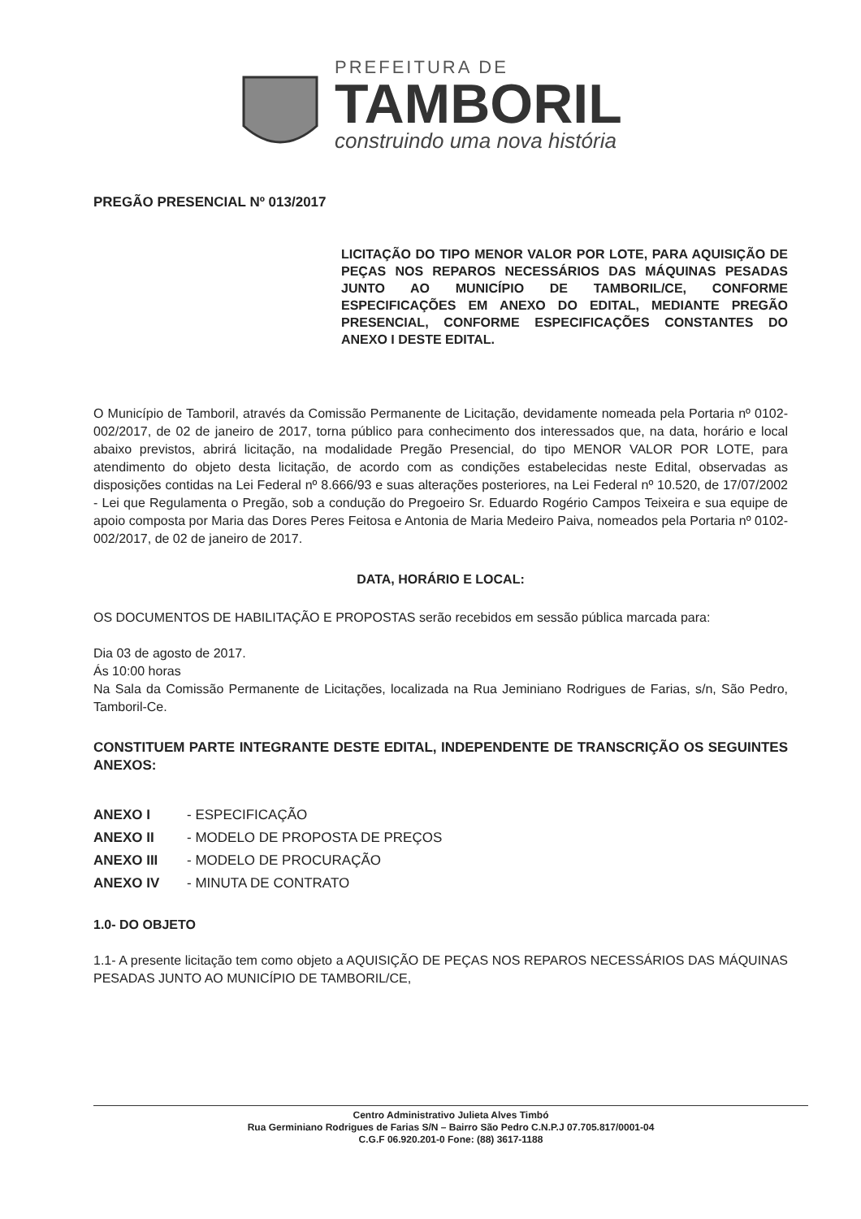PREFEITURA DE
TAMBORIL
construindo uma nova história
PREGÃO PRESENCIAL Nº 013/2017
LICITAÇÃO DO TIPO MENOR VALOR POR LOTE, PARA AQUISIÇÃO DE PEÇAS NOS REPAROS NECESSÁRIOS DAS MÁQUINAS PESADAS JUNTO AO MUNICÍPIO DE TAMBORIL/CE, CONFORME ESPECIFICAÇÕES EM ANEXO DO EDITAL, MEDIANTE PREGÃO PRESENCIAL, CONFORME ESPECIFICAÇÕES CONSTANTES DO ANEXO I DESTE EDITAL.
O Município de Tamboril, através da Comissão Permanente de Licitação, devidamente nomeada pela Portaria nº 0102-002/2017, de 02 de janeiro de 2017, torna público para conhecimento dos interessados que, na data, horário e local abaixo previstos, abrirá licitação, na modalidade Pregão Presencial, do tipo MENOR VALOR POR LOTE, para atendimento do objeto desta licitação, de acordo com as condições estabelecidas neste Edital, observadas as disposições contidas na Lei Federal nº 8.666/93 e suas alterações posteriores, na Lei Federal nº 10.520, de 17/07/2002 - Lei que Regulamenta o Pregão, sob a condução do Pregoeiro Sr. Eduardo Rogério Campos Teixeira e sua equipe de apoio composta por Maria das Dores Peres Feitosa e Antonia de Maria Medeiro Paiva, nomeados pela Portaria nº 0102-002/2017, de 02 de janeiro de 2017.
DATA, HORÁRIO E LOCAL:
OS DOCUMENTOS DE HABILITAÇÃO E PROPOSTAS serão recebidos em sessão pública marcada para:
Dia 03 de agosto de 2017.
Ás 10:00 horas
Na Sala da Comissão Permanente de Licitações, localizada na Rua Jeminiano Rodrigues de Farias, s/n, São Pedro, Tamboril-Ce.
CONSTITUEM PARTE INTEGRANTE DESTE EDITAL, INDEPENDENTE DE TRANSCRIÇÃO OS SEGUINTES ANEXOS:
| ANEXO I | - ESPECIFICAÇÃO |
| ANEXO II | - MODELO DE PROPOSTA DE PREÇOS |
| ANEXO III | - MODELO DE PROCURAÇÃO |
| ANEXO IV | - MINUTA DE CONTRATO |
1.0- DO OBJETO
1.1- A presente licitação tem como objeto a AQUISIÇÃO DE PEÇAS NOS REPAROS NECESSÁRIOS DAS MÁQUINAS PESADAS JUNTO AO MUNICÍPIO DE TAMBORIL/CE,
Centro Administrativo Julieta Alves Timbó
Rua Germiniano Rodrigues de Farias S/N – Bairro São Pedro C.N.P.J 07.705.817/0001-04
C.G.F 06.920.201-0 Fone: (88) 3617-1188